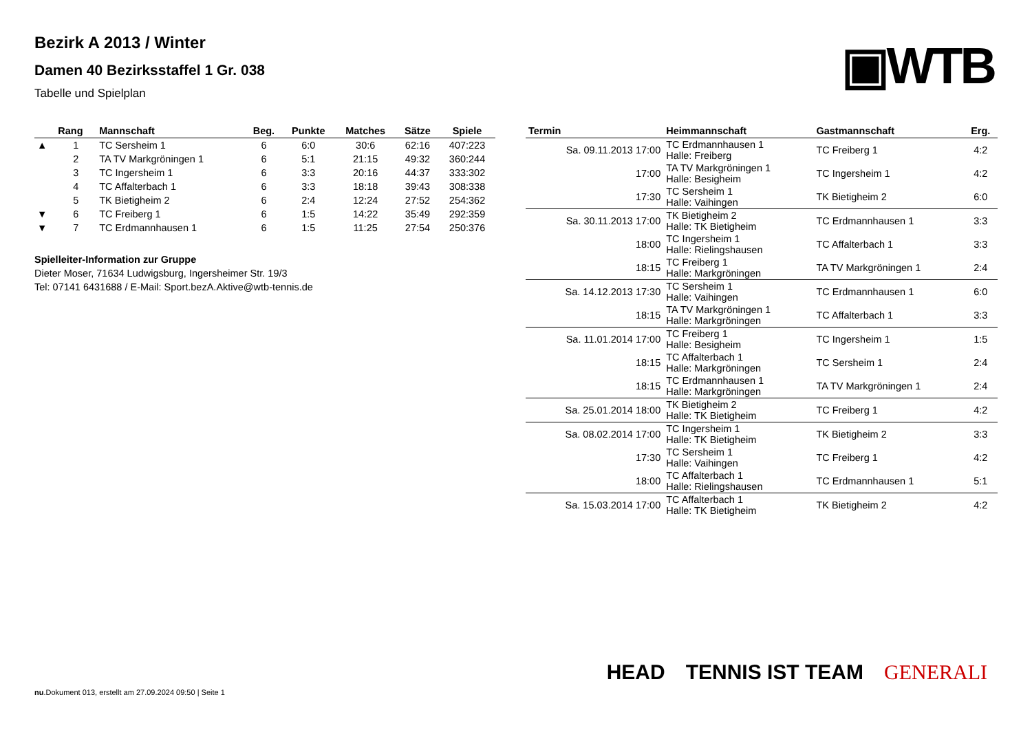▣WTB
Bezirk A 2013 / Winter
Damen 40 Bezirksstaffel 1 Gr. 038
Tabelle und Spielplan
| | Rang | Mannschaft | Beg. | Punkte | Matches | Sätze | Spiele |
| --- | --- | --- | --- | --- | --- | --- | --- |
| ▲ | 1 | TC Sersheim 1 | 6 | 6:0 | 30:6 | 62:16 | 407:223 |
| | 2 | TA TV Markgröningen 1 | 6 | 5:1 | 21:15 | 49:32 | 360:244 |
| | 3 | TC Ingersheim 1 | 6 | 3:3 | 20:16 | 44:37 | 333:302 |
| | 4 | TC Affalterbach 1 | 6 | 3:3 | 18:18 | 39:43 | 308:338 |
| | 5 | TK Bietigheim 2 | 6 | 2:4 | 12:24 | 27:52 | 254:362 |
| ▼ | 6 | TC Freiberg 1 | 6 | 1:5 | 14:22 | 35:49 | 292:359 |
| ▼ | 7 | TC Erdmannhausen 1 | 6 | 1:5 | 11:25 | 27:54 | 250:376 |
Spielleiter-Information zur Gruppe
Dieter Moser, 71634 Ludwigsburg, Ingersheimer Str. 19/3
Tel: 07141 6431688 / E-Mail: Sport.bezA.Aktive@wtb-tennis.de
| Termin | Heimmannschaft | Gastmannschaft | Erg. |
| --- | --- | --- | --- |
| Sa. 09.11.2013 17:00 | TC Erdmannhausen 1 Halle: Freiberg | TC Freiberg 1 | 4:2 |
| 17:00 | TA TV Markgröningen 1 Halle: Besigheim | TC Ingersheim 1 | 4:2 |
| 17:30 | TC Sersheim 1 Halle: Vaihingen | TK Bietigheim 2 | 6:0 |
| Sa. 30.11.2013 17:00 | TK Bietigheim 2 Halle: TK Bietigheim | TC Erdmannhausen 1 | 3:3 |
| 18:00 | TC Ingersheim 1 Halle: Rielingshausen | TC Affalterbach 1 | 3:3 |
| 18:15 | TC Freiberg 1 Halle: Markgröningen | TA TV Markgröningen 1 | 2:4 |
| Sa. 14.12.2013 17:30 | TC Sersheim 1 Halle: Vaihingen | TC Erdmannhausen 1 | 6:0 |
| 18:15 | TA TV Markgröningen 1 Halle: Markgröningen | TC Affalterbach 1 | 3:3 |
| Sa. 11.01.2014 17:00 | TC Freiberg 1 Halle: Besigheim | TC Ingersheim 1 | 1:5 |
| 18:15 | TC Affalterbach 1 Halle: Markgröningen | TC Sersheim 1 | 2:4 |
| 18:15 | TC Erdmannhausen 1 Halle: Markgröningen | TA TV Markgröningen 1 | 2:4 |
| Sa. 25.01.2014 18:00 | TK Bietigheim 2 Halle: TK Bietigheim | TC Freiberg 1 | 4:2 |
| Sa. 08.02.2014 17:00 | TC Ingersheim 1 Halle: TK Bietigheim | TK Bietigheim 2 | 3:3 |
| 17:30 | TC Sersheim 1 Halle: Vaihingen | TC Freiberg 1 | 4:2 |
| 18:00 | TC Affalterbach 1 Halle: Rielingshausen | TC Erdmannhausen 1 | 5:1 |
| Sa. 15.03.2014 17:00 | TC Affalterbach 1 Halle: TK Bietigheim | TK Bietigheim 2 | 4:2 |
HEAD TENNIS IST TEAM GENERALI
nu.Dokument 013, erstellt am 27.09.2024 09:50 | Seite 1